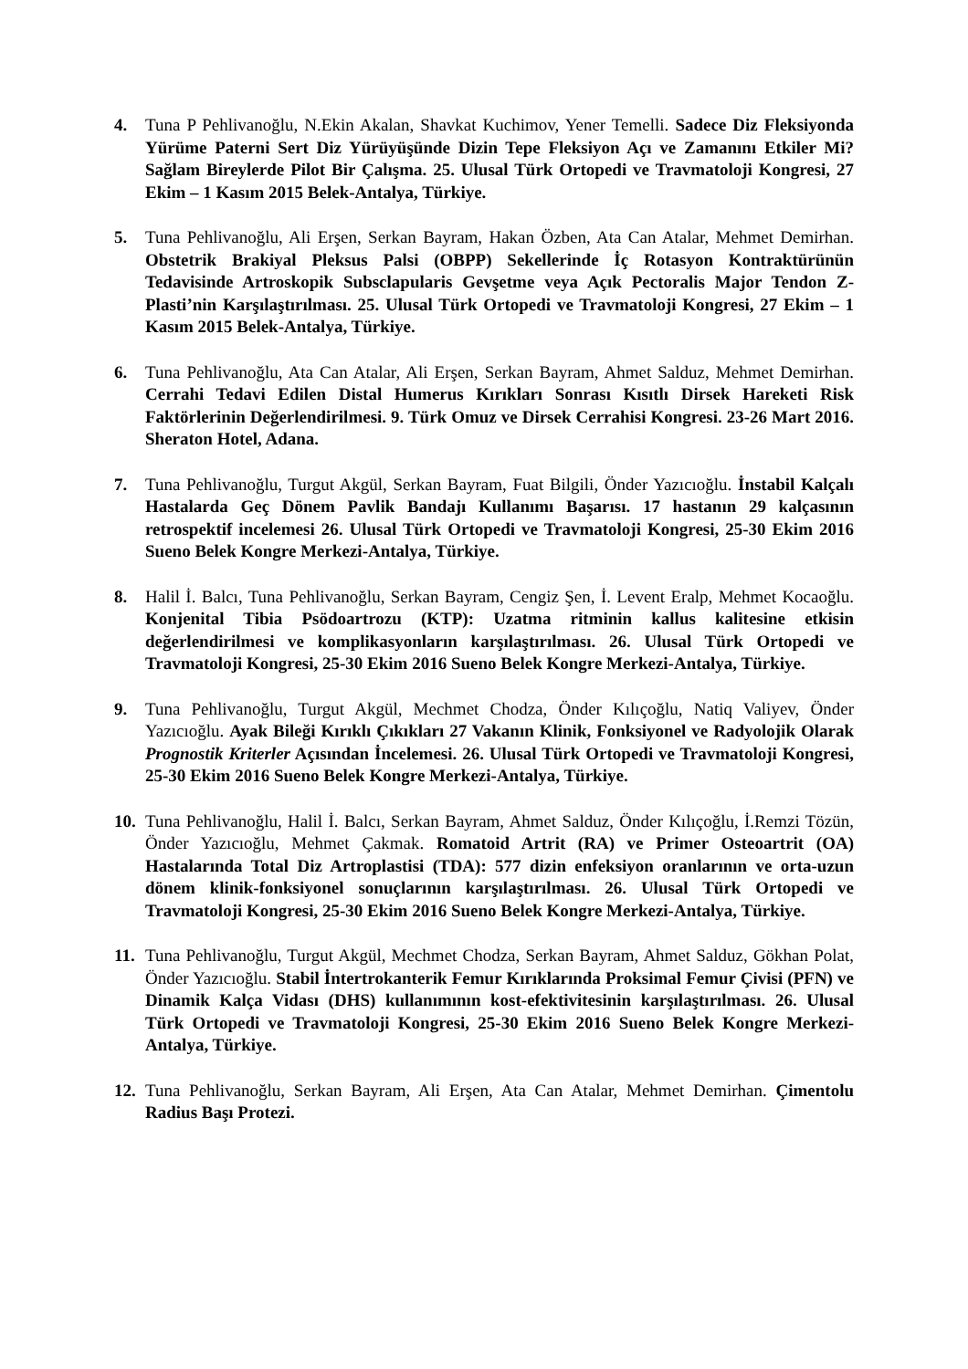4. Tuna P Pehlivanoğlu, N.Ekin Akalan, Shavkat Kuchimov, Yener Temelli. Sadece Diz Fleksiyonda Yürüme Paterni Sert Diz Yürüyüşünde Dizin Tepe Fleksiyon Açı ve Zamanını Etkiler Mi? Sağlam Bireylerde Pilot Bir Çalışma. 25. Ulusal Türk Ortopedi ve Travmatoloji Kongresi, 27 Ekim – 1 Kasım 2015 Belek-Antalya, Türkiye.
5. Tuna Pehlivanoğlu, Ali Erşen, Serkan Bayram, Hakan Özben, Ata Can Atalar, Mehmet Demirhan. Obstetrik Brakiyal Pleksus Palsi (OBPP) Sekellerinde İç Rotasyon Kontraktürünün Tedavisinde Artroskopik Subsclapularis Gevşetme veya Açık Pectoralis Major Tendon Z-Plasti’nin Karşılaştırılması. 25. Ulusal Türk Ortopedi ve Travmatoloji Kongresi, 27 Ekim – 1 Kasım 2015 Belek-Antalya, Türkiye.
6. Tuna Pehlivanoğlu, Ata Can Atalar, Ali Erşen, Serkan Bayram, Ahmet Salduz, Mehmet Demirhan. Cerrahi Tedavi Edilen Distal Humerus Kırıkları Sonrası Kısıtlı Dirsek Hareketi Risk Faktörlerinin Değerlendirilmesi. 9. Türk Omuz ve Dirsek Cerrahisi Kongresi. 23-26 Mart 2016. Sheraton Hotel, Adana.
7. Tuna Pehlivanoğlu, Turgut Akgül, Serkan Bayram, Fuat Bilgili, Önder Yazıcıoğlu. İnstabil Kalçalı Hastalarda Geç Dönem Pavlik Bandajı Kullanımı Başarısı. 17 hastanın 29 kalçasının retrospektif incelemesi 26. Ulusal Türk Ortopedi ve Travmatoloji Kongresi, 25-30 Ekim 2016 Sueno Belek Kongre Merkezi-Antalya, Türkiye.
8. Halil İ. Balcı, Tuna Pehlivanoğlu, Serkan Bayram, Cengiz Şen, İ. Levent Eralp, Mehmet Kocaoğlu. Konjenital Tibia Psödoartrozu (KTP): Uzatma ritminin kallus kalitesine etkisin değerlendirilmesi ve komplikasyonların karşılaştırılması. 26. Ulusal Türk Ortopedi ve Travmatoloji Kongresi, 25-30 Ekim 2016 Sueno Belek Kongre Merkezi-Antalya, Türkiye.
9. Tuna Pehlivanoğlu, Turgut Akgül, Mechmet Chodza, Önder Kılıçoğlu, Natiq Valiyev, Önder Yazıcıoğlu. Ayak Bileği Kırıklı Çıkıkları 27 Vakanın Klinik, Fonksiyonel ve Radyolojik Olarak Prognostik Kriterler Açısından İncelemesi. 26. Ulusal Türk Ortopedi ve Travmatoloji Kongresi, 25-30 Ekim 2016 Sueno Belek Kongre Merkezi-Antalya, Türkiye.
10.
Tuna Pehlivanoğlu, Halil İ. Balcı, Serkan Bayram, Ahmet Salduz, Önder Kılıçoğlu, İ.Remzi Tözün, Önder Yazıcıoğlu, Mehmet Çakmak. Romatoid Artrit (RA) ve Primer Osteoartrit (OA) Hastalarında Total Diz Artroplastisi (TDA): 577 dizin enfeksiyon oranlarının ve orta-uzun dönem klinik-fonksiyonel sonuçlarının karşılaştırılması. 26. Ulusal Türk Ortopedi ve Travmatoloji Kongresi, 25-30 Ekim 2016 Sueno Belek Kongre Merkezi-Antalya, Türkiye.
11.
Tuna Pehlivanoğlu, Turgut Akgül, Mechmet Chodza, Serkan Bayram, Ahmet Salduz, Gökhan Polat, Önder Yazıcıoğlu. Stabil İntertrokanterik Femur Kırıklarında Proksimal Femur Çivisi (PFN) ve Dinamik Kalça Vidası (DHS) kullanımının kost-efektivitesinin karşılaştırılması. 26. Ulusal Türk Ortopedi ve Travmatoloji Kongresi, 25-30 Ekim 2016 Sueno Belek Kongre Merkezi-Antalya, Türkiye.
12.
Tuna Pehlivanoğlu, Serkan Bayram, Ali Erşen, Ata Can Atalar, Mehmet Demirhan. Çimentolu Radius Başı Protezi.